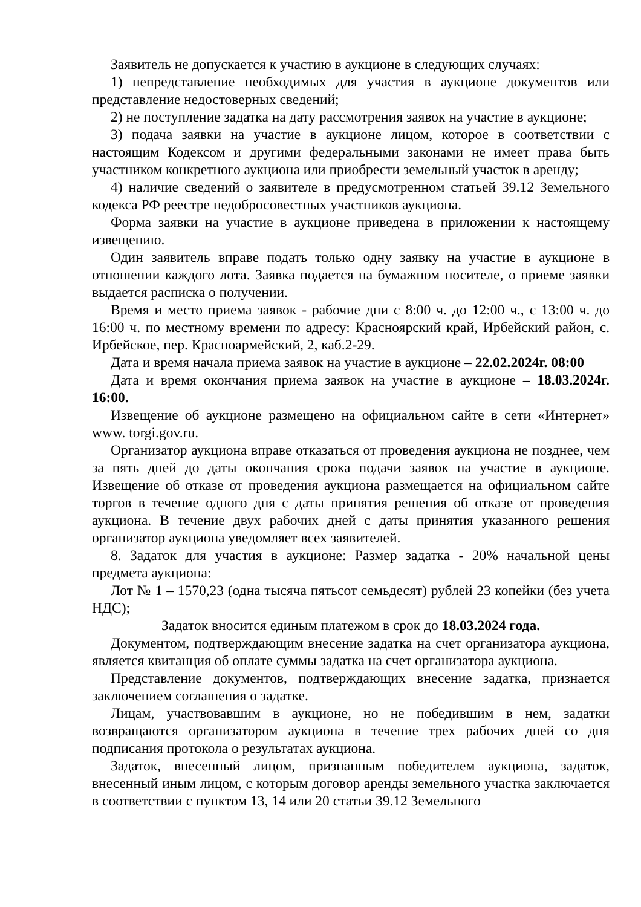Заявитель не допускается к участию в аукционе в следующих случаях:
1) непредставление необходимых для участия в аукционе документов или представление недостоверных сведений;
2) не поступление задатка на дату рассмотрения заявок на участие в аукционе;
3) подача заявки на участие в аукционе лицом, которое в соответствии с настоящим Кодексом и другими федеральными законами не имеет права быть участником конкретного аукциона или приобрести земельный участок в аренду;
4) наличие сведений о заявителе в предусмотренном статьей 39.12 Земельного кодекса РФ реестре недобросовестных участников аукциона.
Форма заявки на участие в аукционе приведена в приложении к настоящему извещению.
Один заявитель вправе подать только одну заявку на участие в аукционе в отношении каждого лота. Заявка подается на бумажном носителе, о приеме заявки выдается расписка о получении.
Время и место приема заявок - рабочие дни с 8:00 ч. до 12:00 ч., с 13:00 ч. до 16:00 ч. по местному времени по адресу: Красноярский край, Ирбейский район, с. Ирбейское, пер. Красноармейский, 2, каб.2-29.
Дата и время начала приема заявок на участие в аукционе – 22.02.2024г. 08:00
Дата и время окончания приема заявок на участие в аукционе – 18.03.2024г. 16:00.
Извещение об аукционе размещено на официальном сайте в сети «Интернет» www. torgi.gov.ru.
Организатор аукциона вправе отказаться от проведения аукциона не позднее, чем за пять дней до даты окончания срока подачи заявок на участие в аукционе. Извещение об отказе от проведения аукциона размещается на официальном сайте торгов в течение одного дня с даты принятия решения об отказе от проведения аукциона. В течение двух рабочих дней с даты принятия указанного решения организатор аукциона уведомляет всех заявителей.
8. Задаток для участия в аукционе: Размер задатка - 20% начальной цены предмета аукциона:
Лот № 1 – 1570,23 (одна тысяча пятьсот семьдесят) рублей 23 копейки (без учета НДС);
Задаток вносится единым платежом в срок до 18.03.2024 года.
Документом, подтверждающим внесение задатка на счет организатора аукциона, является квитанция об оплате суммы задатка на счет организатора аукциона.
Представление документов, подтверждающих внесение задатка, признается заключением соглашения о задатке.
Лицам, участвовавшим в аукционе, но не победившим в нем, задатки возвращаются организатором аукциона в течение трех рабочих дней со дня подписания протокола о результатах аукциона.
Задаток, внесенный лицом, признанным победителем аукциона, задаток, внесенный иным лицом, с которым договор аренды земельного участка заключается в соответствии с пунктом 13, 14 или 20 статьи 39.12 Земельного